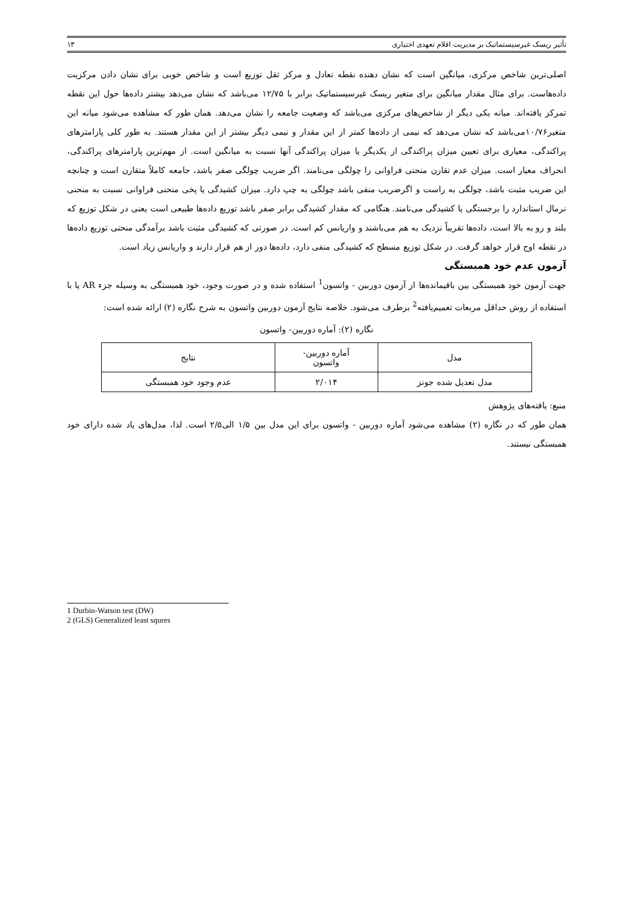تأثیر ریسک غیرسیستماتیک بر مدیریت اقلام تعهدی اختیاری ۱۳
اصلی‌ترین شاخص مرکزی، میانگین است که نشان دهنده نقطه تعادل و مرکز ثقل توزیع است و شاخص خوبی برای نشان دادن مرکزیت داده‌هاست. برای مثال مقدار میانگین برای متغیر ریسک غیرسیستماتیک برابر با ۱۲/۷۵ می‌باشد که نشان می‌دهد بیشتر داده‌ها حول این نقطه تمرکز یافته‌اند. میانه یکی دیگر از شاخص‌های مرکزی می‌باشد که وضعیت جامعه را نشان می‌دهد. همان طور که مشاهده می‌شود میانه این متغیر۱۰/۷۶می‌باشد که نشان می‌دهد که نیمی از داده‌ها کمتر از این مقدار و نیمی دیگر بیشتر از این مقدار هستند. به طور کلی پارامترهای پراکندگی، معیاری برای تعیین میزان پراکندگی از یکدیگر یا میزان پراکندگی آنها نسبت به میانگین است. از مهم‌ترین پارامترهای پراکندگی، انحراف معیار است. میزان عدم تقارن منحنی فراوانی را چولگی می‌نامند. اگر ضریب چولگی صفر باشد، جامعه کاملاً متقارن است و چنانچه این ضریب مثبت باشد، چولگی به راست و اگرضریب منفی باشد چولگی به چپ دارد. میزان کشیدگی یا پخی منحنی فراوانی نسبت به منحنی نرمال استاندارد را برجستگی یا کشیدگی می‌نامند. هنگامی که مقدار کشیدگی برابر صفر باشد توزیع داده‌ها طبیعی است یعنی در شکل توزیع که بلند و رو به بالا است، داده‌ها تقریباً نزدیک به هم می‌باشند و واریانس کم است. در صورتی که کشیدگی مثبت باشد برآمدگی منحنی توزیع داده‌ها در نقطه اوج قرار خواهد گرفت. در شکل توزیع مسطح که کشیدگی منفی دارد، داده‌ها دور از هم قرار دارند و واریانس زیاد است.
آزمون عدم خود همبستگی
جهت آزمون خود همبستگی بین باقیمانده‌ها از آزمون دوربین - واتسون<sup>1</sup> استفاده شده و در صورت وجود، خود همبستگی به وسیله جزء AR یا با استفاده از روش حداقل مربعات تعمیم‌یافته<sup>2</sup> برطرف می‌شود. خلاصه نتایج آزمون دوربین واتسون به شرح نگاره (۲) ارائه شده است:
نگاره (۲): آماره دوربین- واتسون
| مدل | آماره دوربین- واتسون | نتایج |
| مدل تعدیل شده جونز | ۲/۰۱۴ | عدم وجود خود همبستگی |
منبع: یافته‌های پژوهش
همان طور که در نگاره (۲) مشاهده می‌شود آماره دوربین - واتسون برای این مدل بین ۱/۵ الی۲/۵ است. لذا، مدل‌های یاد شده دارای خود همبستگی نیستند.
1 Durbin-Watson test (DW)
2 (GLS) Generalized least squres